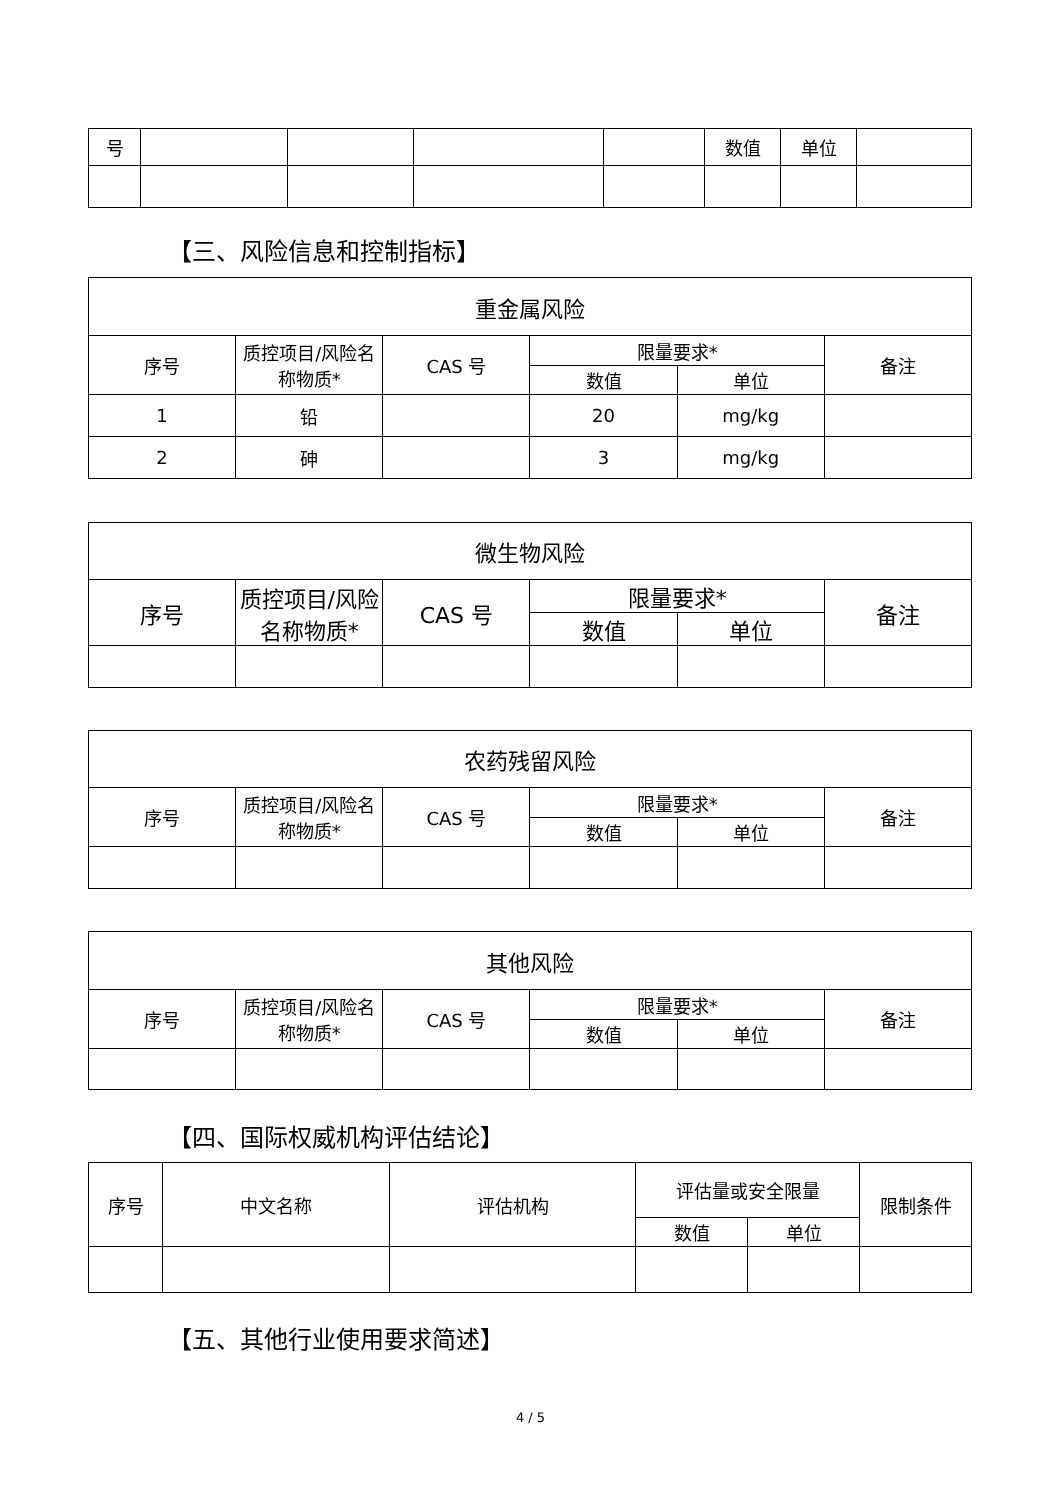| 号 | | | | | 数值 | 单位 | |
【三、风险信息和控制指标】
| 重金属风险 | | | | | |
| --- | --- | --- | --- | --- | --- |
| 序号 | 质控项目/风险名称物质* | CAS 号 | 限量要求* | | 备注 |
| | | | 数值 | 单位 | |
| 1 | 铅 | | 20 | mg/kg | |
| 2 | 砷 | | 3 | mg/kg | |
| 微生物风险 | | | | | |
| --- | --- | --- | --- | --- | --- |
| 序号 | 质控项目/风险名称物质* | CAS 号 | 限量要求* | | 备注 |
| | | | 数值 | 单位 | |
| 农药残留风险 | | | | | |
| --- | --- | --- | --- | --- | --- |
| 序号 | 质控项目/风险名称物质* | CAS 号 | 限量要求* | | 备注 |
| | | | 数值 | 单位 | |
| 其他风险 | | | | | |
| --- | --- | --- | --- | --- | --- |
| 序号 | 质控项目/风险名称物质* | CAS 号 | 限量要求* | | 备注 |
| | | | 数值 | 单位 | |
【四、国际权威机构评估结论】
| 序号 | 中文名称 | 评估机构 | 评估量或安全限量 | | 限制条件 |
| --- | --- | --- | --- | --- | --- |
| | | | 数值 | 单位 | |
【五、其他行业使用要求简述】
4 / 5